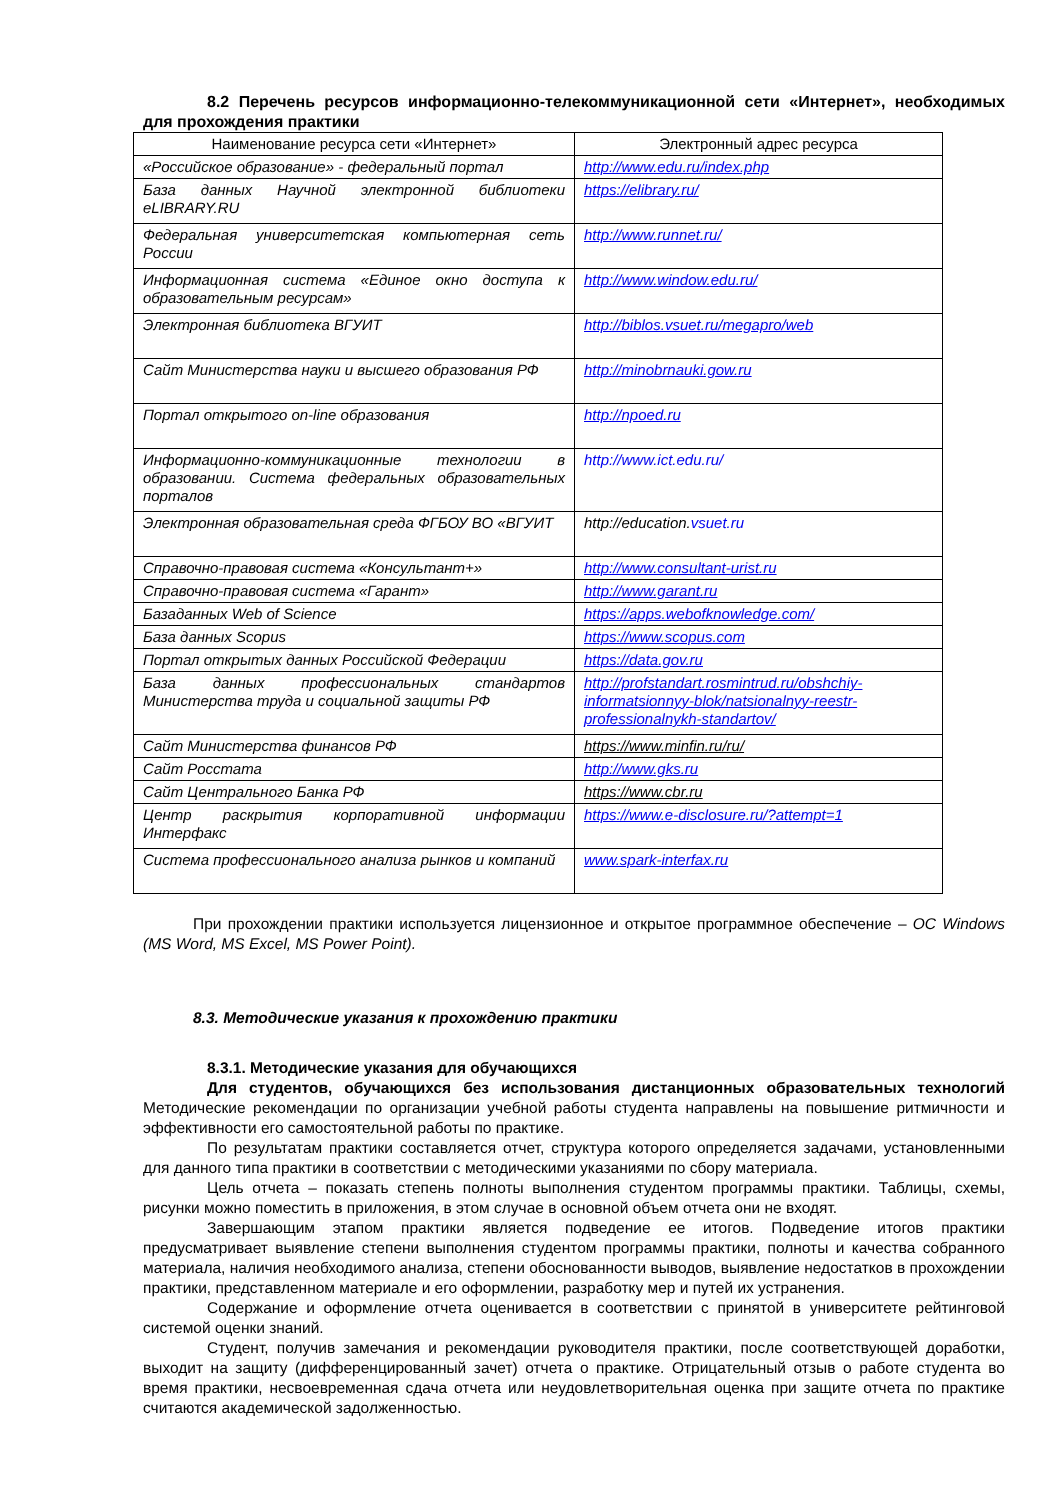8.2 Перечень ресурсов информационно-телекоммуникационной сети «Интернет», необходимых для прохождения практики
| Наименование ресурса сети «Интернет» | Электронный адрес ресурса |
| --- | --- |
| «Российское образование» - федеральный портал | http://www.edu.ru/index.php |
| База данных Научной электронной библиотеки eLIBRARY.RU | https://elibrary.ru/ |
| Федеральная университетская компьютерная сеть России | http://www.runnet.ru/ |
| Информационная система «Единое окно доступа к образовательным ресурсам» | http://www.window.edu.ru/ |
| Электронная библиотека ВГУИТ | http://biblos.vsuet.ru/megapro/web |
| Сайт Министерства науки и высшего образования РФ | http://minobrnauki.gow.ru |
| Портал открытого on-line образования | http://npoed.ru |
| Информационно-коммуникационные технологии в образовании. Система федеральных образовательных порталов | http://www.ict.edu.ru/ |
| Электронная образовательная среда ФГБОУ ВО «ВГУИТ | http://education. vsuet.ru |
| Справочно-правовая система «Консультант+» | http://www.consultant-urist.ru |
| Справочно-правовая система «Гарант» | http://www.garant.ru |
| Базаданных Web of Science | https://apps.webofknowledge.com/ |
| База данных Scopus | https://www.scopus.com |
| Портал открытых данных Российской Федерации | https://data.gov.ru |
| База данных профессиональных стандартов Министерства труда и социальной защиты РФ | http://profstandart.rosmintrud.ru/obshchiy-informatsionnyy-blok/natsionalnyy-reestr-professionalnykh-standartov/ |
| Сайт Министерства финансов РФ | https://www.minfin.ru/ru/ |
| Сайт Росстата | http://www.gks.ru |
| Сайт Центрального Банка РФ | https://www.cbr.ru |
| Центр раскрытия корпоративной информации Интерфакс | https://www.e-disclosure.ru/?attempt=1 |
| Система профессионального анализа рынков и компаний | www.spark-interfax.ru |
При прохождении практики используется лицензионное и открытое программное обеспечение – ОС Windows (MS Word, MS Excel, MS Power Point).
8.3. Методические указания к прохождению практики
8.3.1. Методические указания для обучающихся
Для студентов, обучающихся без использования дистанционных образовательных технологий Методические рекомендации по организации учебной работы студента направлены на повышение ритмичности и эффективности его самостоятельной работы по практике.
По результатам практики составляется отчет, структура которого определяется задачами, установленными для данного типа практики в соответствии с методическими указаниями по сбору материала.
Цель отчета – показать степень полноты выполнения студентом программы практики. Таблицы, схемы, рисунки можно поместить в приложения, в этом случае в основной объем отчета они не входят.
Завершающим этапом практики является подведение ее итогов. Подведение итогов практики предусматривает выявление степени выполнения студентом программы практики, полноты и качества собранного материала, наличия необходимого анализа, степени обоснованности выводов, выявление недостатков в прохождении практики, представленном материале и его оформлении, разработку мер и путей их устранения.
Содержание и оформление отчета оценивается в соответствии с принятой в университете рейтинговой системой оценки знаний.
Студент, получив замечания и рекомендации руководителя практики, после соответствующей доработки, выходит на защиту (дифференцированный зачет) отчета о практике. Отрицательный отзыв о работе студента во время практики, несвоевременная сдача отчета или неудовлетворительная оценка при защите отчета по практике считаются академической задолженностью.